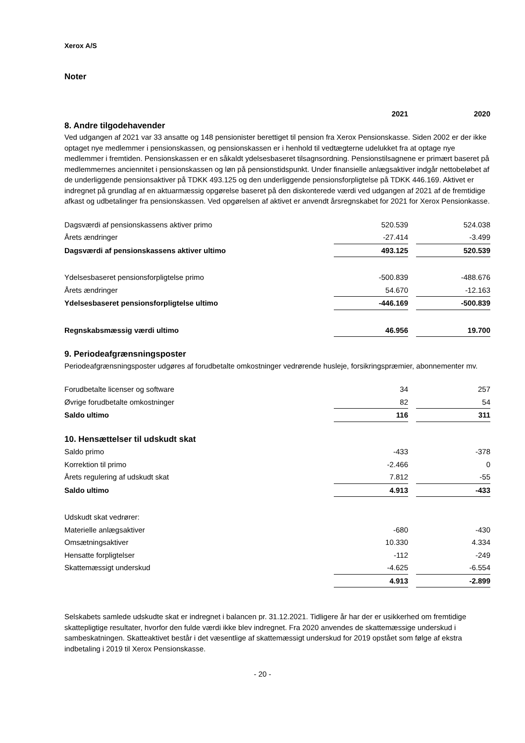Xerox A/S
Noter
| | 2021 | | 2020 |
8. Andre tilgodehavender
Ved udgangen af 2021 var 33 ansatte og 148 pensionister berettiget til pension fra Xerox Pensionskasse. Siden 2002 er der ikke optaget nye medlemmer i pensionskassen, og pensionskassen er i henhold til vedtægterne udelukket fra at optage nye medlemmer i fremtiden. Pensionskassen er en såkaldt ydelsesbaseret tilsagnsordning. Pensionstilsagnene er primært baseret på medlemmernes anciennitet i pensionskassen og løn på pensionstidspunkt. Under finansielle anlægsaktiver indgår nettobeløbet af de underliggende pensionsaktiver på TDKK 493.125 og den underliggende pensionsforpligtelse på TDKK 446.169. Aktivet er indregnet på grundlag af en aktuarmæssig opgørelse baseret på den diskonterede værdi ved udgangen af 2021 af de fremtidige afkast og udbetalinger fra pensionskassen. Ved opgørelsen af aktivet er anvendt årsregnskabet for 2021 for Xerox Pensionkasse.
| Dagsværdi af pensionskassens aktiver primo | 520.539 | | 524.038 |
| Årets ændringer | -27.414 | | -3.499 |
| Dagsværdi af pensionskassens aktiver ultimo | 493.125 | | 520.539 |
| Ydelsesbaseret pensionsforpligtelse primo | -500.839 | | -488.676 |
| Årets ændringer | 54.670 | | -12.163 |
| Ydelsesbaseret pensionsforpligtelse ultimo | -446.169 | | -500.839 |
| Regnskabsmæssig værdi ultimo | 46.956 | | 19.700 |
9. Periodeafgrænsningsposter
Periodeafgrænsningsposter udgøres af forudbetalte omkostninger vedrørende husleje, forsikringspræmier, abonnementer mv.
| Forudbetalte licenser og software | 34 | | 257 |
| Øvrige forudbetalte omkostninger | 82 | | 54 |
| Saldo ultimo | 116 | | 311 |
10. Hensættelser til udskudt skat
| Saldo primo | -433 | | -378 |
| Korrektion til primo | -2.466 | | 0 |
| Årets regulering af udskudt skat | 7.812 | | -55 |
| Saldo ultimo | 4.913 | | -433 |
| Udskudt skat vedrører: | | | |
| Materielle anlægsaktiver | -680 | | -430 |
| Omsætningsaktiver | 10.330 | | 4.334 |
| Hensatte forpligtelser | -112 | | -249 |
| Skattemæssigt underskud | -4.625 | | -6.554 |
| | 4.913 | | -2.899 |
Selskabets samlede udskudte skat er indregnet i balancen pr. 31.12.2021. Tidligere år har der er usikkerhed om fremtidige skattepligtige resultater, hvorfor den fulde værdi ikke blev indregnet. Fra 2020 anvendes de skattemæssige underskud i sambeskatningen. Skatteaktivet består i det væsentlige af skattemæssigt underskud for 2019 opstået som følge af ekstra indbetaling i 2019 til Xerox Pensionskasse.
- 20 -